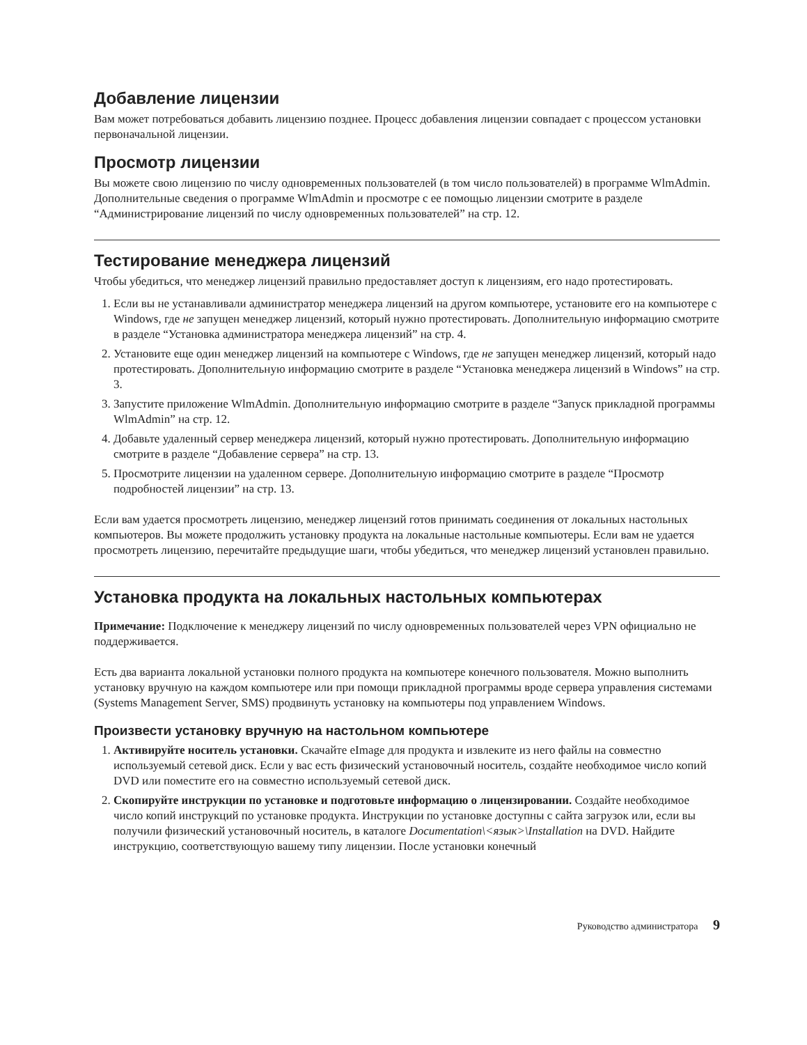Добавление лицензии
Вам может потребоваться добавить лицензию позднее. Процесс добавления лицензии совпадает с процессом установки первоначальной лицензии.
Просмотр лицензии
Вы можете свою лицензию по числу одновременных пользователей (в том число пользователей) в программе WlmAdmin. Дополнительные сведения о программе WlmAdmin и просмотре с ее помощью лицензии смотрите в разделе “Администрирование лицензий по числу одновременных пользователей” на стр. 12.
Тестирование менеджера лицензий
Чтобы убедиться, что менеджер лицензий правильно предоставляет доступ к лицензиям, его надо протестировать.
1. Если вы не устанавливали администратор менеджера лицензий на другом компьютере, установите его на компьютере с Windows, где не запущен менеджер лицензий, который нужно протестировать. Дополнительную информацию смотрите в разделе “Установка администратора менеджера лицензий” на стр. 4.
2. Установите еще один менеджер лицензий на компьютере с Windows, где не запущен менеджер лицензий, который надо протестировать. Дополнительную информацию смотрите в разделе “Установка менеджера лицензий в Windows” на стр. 3.
3. Запустите приложение WlmAdmin. Дополнительную информацию смотрите в разделе “Запуск прикладной программы WlmAdmin” на стр. 12.
4. Добавьте удаленный сервер менеджера лицензий, который нужно протестировать. Дополнительную информацию смотрите в разделе “Добавление сервера” на стр. 13.
5. Просмотрите лицензии на удаленном сервере. Дополнительную информацию смотрите в разделе “Просмотр подробностей лицензии” на стр. 13.
Если вам удается просмотреть лицензию, менеджер лицензий готов принимать соединения от локальных настольных компьютеров. Вы можете продолжить установку продукта на локальные настольные компьютеры. Если вам не удается просмотреть лицензию, перечитайте предыдущие шаги, чтобы убедиться, что менеджер лицензий установлен правильно.
Установка продукта на локальных настольных компьютерах
Примечание: Подключение к менеджеру лицензий по числу одновременных пользователей через VPN официально не поддерживается.
Есть два варианта локальной установки полного продукта на компьютере конечного пользователя. Можно выполнить установку вручную на каждом компьютере или при помощи прикладной программы вроде сервера управления системами (Systems Management Server, SMS) продвинуть установку на компьютеры под управлением Windows.
Произвести установку вручную на настольном компьютере
1. Активируйте носитель установки. Скачайте eImage для продукта и извлеките из него файлы на совместно используемый сетевой диск. Если у вас есть физический установочный носитель, создайте необходимое число копий DVD или поместите его на совместно используемый сетевой диск.
2. Скопируйте инструкции по установке и подготовьте информацию о лицензировании. Создайте необходимое число копий инструкций по установке продукта. Инструкции по установке доступны с сайта загрузок или, если вы получили физический установочный носитель, в каталоге Documentation\<язык>\Installation на DVD. Найдите инструкцию, соответствующую вашему типу лицензии. После установки конечный
Руководство администратора 9